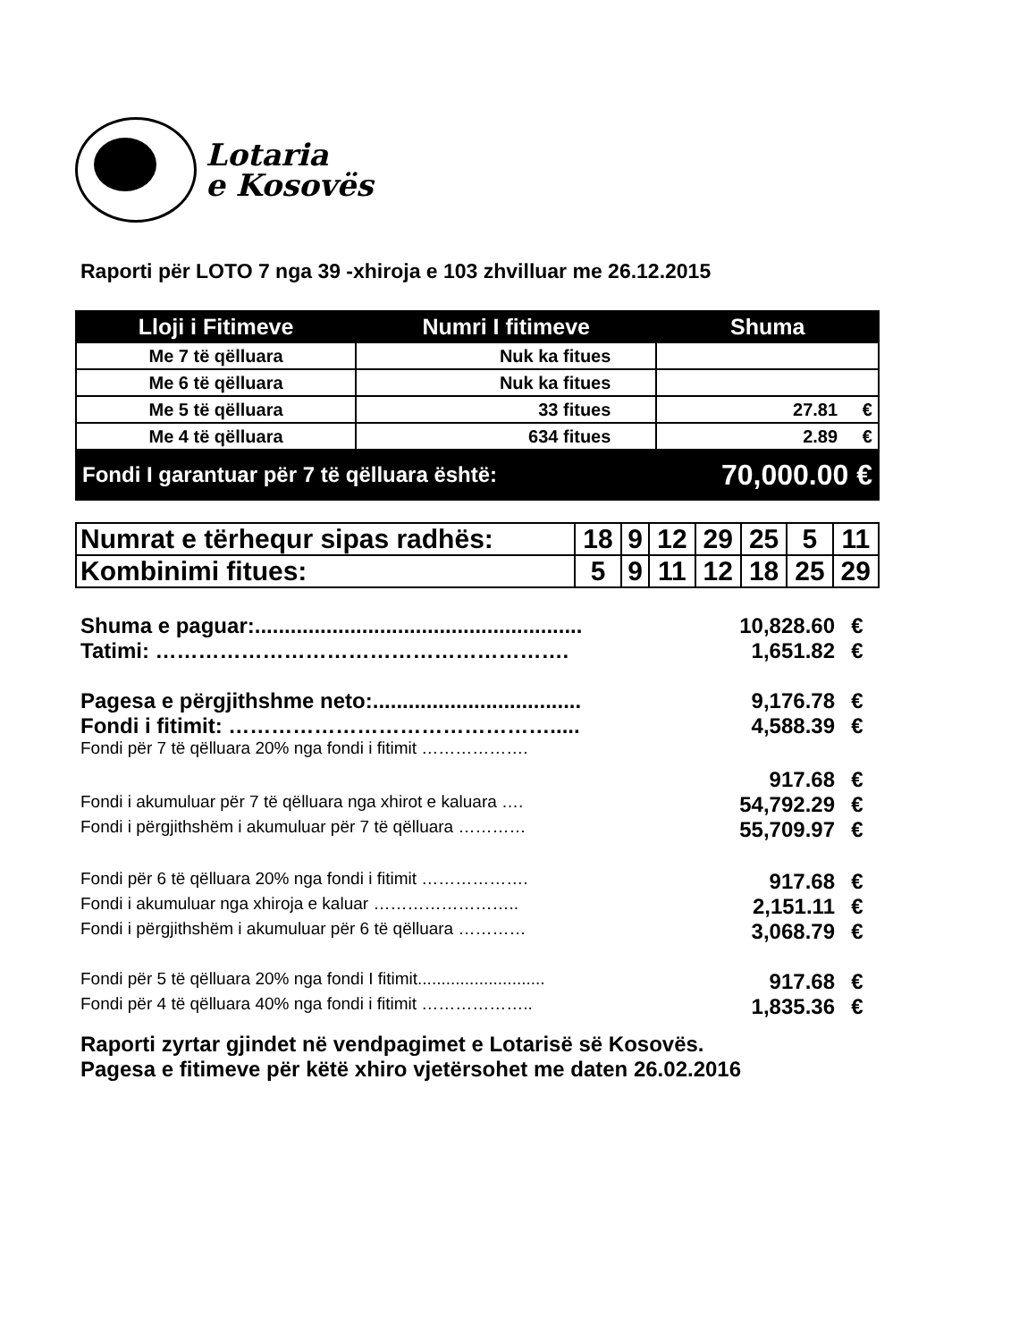Lotaria
e Kosovës
Raporti për LOTO 7 nga 39 -xhiroja e 103 zhvilluar me 26.12.2015
| Lloji i Fitimeve | Numri I fitimeve | Shuma |
| --- | --- | --- |
| Me 7 të qëlluara | Nuk ka fitues | |
| Me 6 të qëlluara | Nuk ka fitues | |
| Me 5 të qëlluara | 33 fitues | 27.81 € |
| Me 4 të qëlluara | 634 fitues | 2.89 € |
| Fondi I garantuar për 7 të qëlluara është: | | 70,000.00 € |
| Numrat e tërhequr sipas radhës: | 18 | 9 | 12 | 29 | 25 | 5 | 11 |
| Kombinimi fitues: | 5 | 9 | 11 | 12 | 18 | 25 | 29 |
Shuma e paguar:....................................................... 10,828.60 €
Tatimi: …………………………………………………. 1,651.82 €
Pagesa e përgjithshme neto:................................... 9,176.78 €
Fondi i fitimit: ………………………………………..... 4,588.39 €
Fondi për 7 të qëlluara 20% nga fondi i fitimit ……………….
917.68 €
Fondi i akumuluar për 7 të qëlluara nga xhirot e kaluara …. 54,792.29 €
Fondi i përgjithshëm i akumuluar për 7 të qëlluara ………… 55,709.97 €
Fondi për 6 të qëlluara 20% nga fondi i fitimit ………………. 917.68 €
Fondi i akumuluar nga xhiroja e kaluar …………………….. 2,151.11 €
Fondi i përgjithshëm i akumuluar për 6 të qëlluara ………… 3,068.79 €
Fondi për 5 të qëlluara 20% nga fondi I fitimit........................... 917.68 €
Fondi për 4 të qëlluara 40% nga fondi i fitimit ……………….. 1,835.36 €
Raporti zyrtar gjindet në vendpagimet e Lotarisë së Kosovës.
Pagesa e fitimeve për këtë xhiro vjetërsohet me daten 26.02.2016